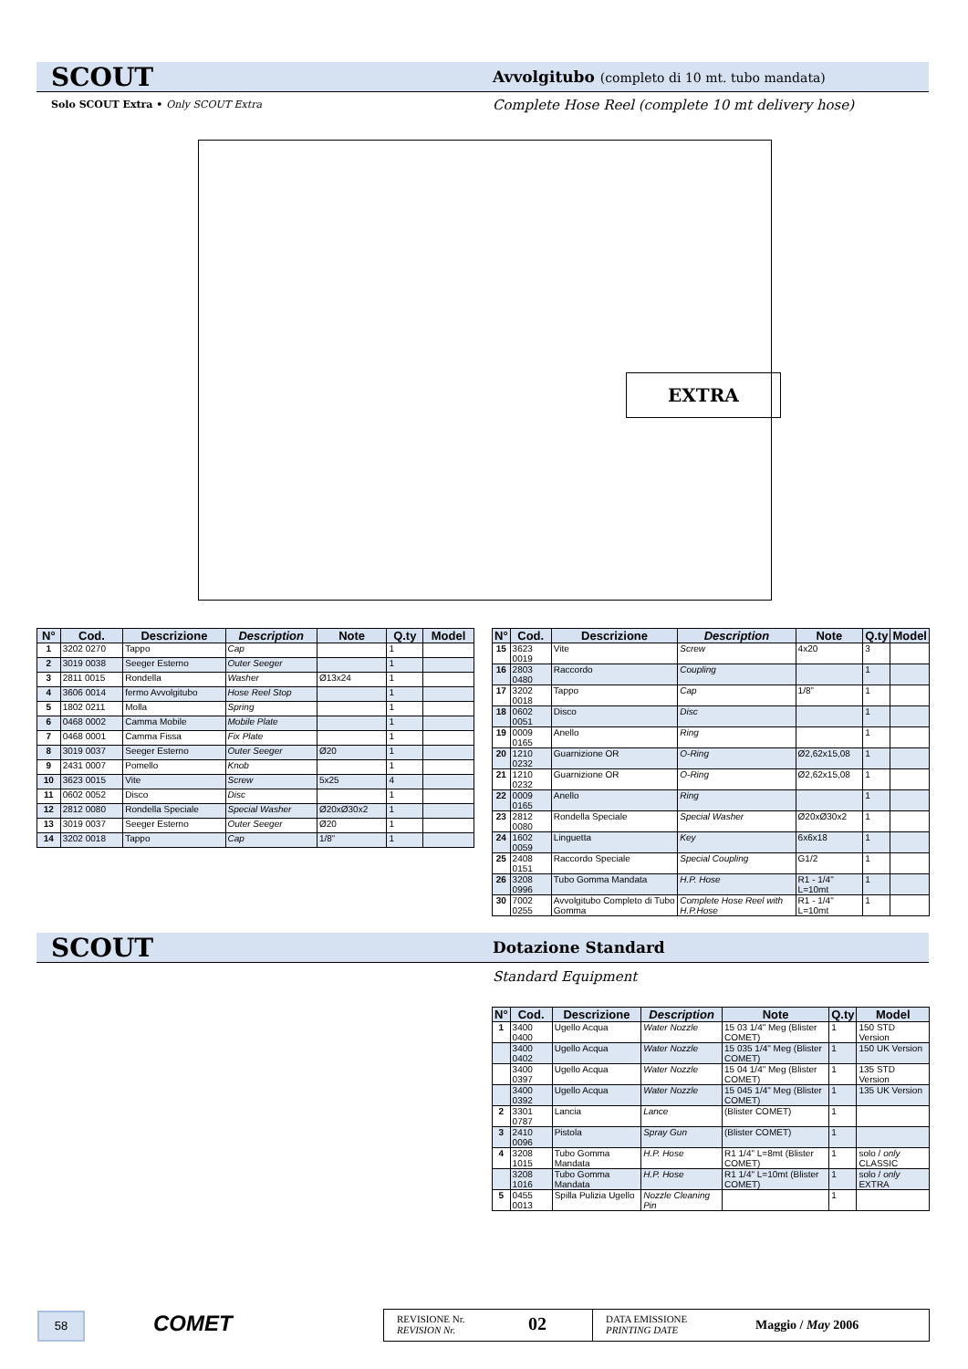SCOUT Avvolgitubo (completo di 10 mt. tubo mandata)
Solo SCOUT Extra • Only SCOUT Extra
Complete Hose Reel (complete 10 mt delivery hose)
EXTRA
| N° | Cod. | Descrizione | Description | Note | Q.ty | Model |
| --- | --- | --- | --- | --- | --- | --- |
| 1 | 3202 0270 | Tappo | Cap | | 1 | |
| 2 | 3019 0038 | Seeger Esterno | Outer Seeger | | 1 | |
| 3 | 2811 0015 | Rondella | Washer | Ø13x24 | 1 | |
| 4 | 3606 0014 | fermo Avvolgitubo | Hose Reel Stop | | 1 | |
| 5 | 1802 0211 | Molla | Spring | | 1 | |
| 6 | 0468 0002 | Camma Mobile | Mobile Plate | | 1 | |
| 7 | 0468 0001 | Camma Fissa | Fix Plate | | 1 | |
| 8 | 3019 0037 | Seeger Esterno | Outer Seeger | Ø20 | 1 | |
| 9 | 2431 0007 | Pomello | Knob | | 1 | |
| 10 | 3623 0015 | Vite | Screw | 5x25 | 4 | |
| 11 | 0602 0052 | Disco | Disc | | 1 | |
| 12 | 2812 0080 | Rondella Speciale | Special Washer | Ø20xØ30x2 | 1 | |
| 13 | 3019 0037 | Seeger Esterno | Outer Seeger | Ø20 | 1 | |
| 14 | 3202 0018 | Tappo | Cap | 1/8” | 1 | |
| N° | Cod. | Descrizione | Description | Note | Q.ty | Model |
| --- | --- | --- | --- | --- | --- | --- |
| 15 | 3623 0019 | Vite | Screw | 4x20 | 3 | |
| 16 | 2803 0480 | Raccordo | Coupling | | 1 | |
| 17 | 3202 0018 | Tappo | Cap | 1/8” | 1 | |
| 18 | 0602 0051 | Disco | Disc | | 1 | |
| 19 | 0009 0165 | Anello | Ring | | 1 | |
| 20 | 1210 0232 | Guarnizione OR | O-Ring | Ø2,62x15,08 | 1 | |
| 21 | 1210 0232 | Guarnizione OR | O-Ring | Ø2,62x15,08 | 1 | |
| 22 | 0009 0165 | Anello | Ring | | 1 | |
| 23 | 2812 0080 | Rondella Speciale | Special Washer | Ø20xØ30x2 | 1 | |
| 24 | 1602 0059 | Linguetta | Key | 6x6x18 | 1 | |
| 25 | 2408 0151 | Raccordo Speciale | Special Coupling | G1/2 | 1 | |
| 26 | 3208 0996 | Tubo Gomma Mandata | H.P. Hose | R1 - 1/4" L=10mt | 1 | |
| 30 | 7002 0255 | Avvolgitubo Completo di Tubo Gomma | Complete Hose Reel with H.P.Hose | R1 - 1/4" L=10mt | 1 | |
SCOUT Dotazione Standard
Standard Equipment
| N° | Cod. | Descrizione | Description | Note | Q.ty | Model |
| --- | --- | --- | --- | --- | --- | --- |
| 1 | 3400 0400 | Ugello Acqua | Water Nozzle | 15 03 1/4" Meg (Blister COMET) | 1 | 150 STD Version |
| | 3400 0402 | Ugello Acqua | Water Nozzle | 15 035 1/4" Meg (Blister COMET) | 1 | 150 UK Version |
| | 3400 0397 | Ugello Acqua | Water Nozzle | 15 04 1/4" Meg (Blister COMET) | 1 | 135 STD Version |
| | 3400 0392 | Ugello Acqua | Water Nozzle | 15 045 1/4" Meg (Blister COMET) | 1 | 135 UK Version |
| 2 | 3301 0787 | Lancia | Lance | (Blister COMET) | 1 | |
| 3 | 2410 0096 | Pistola | Spray Gun | (Blister COMET) | 1 | |
| 4 | 3208 1015 | Tubo Gomma Mandata | H.P. Hose | R1 1/4" L=8mt (Blister COMET) | 1 | solo / only CLASSIC |
| | 3208 1016 | Tubo Gomma Mandata | H.P. Hose | R1 1/4" L=10mt (Blister COMET) | 1 | solo / only EXTRA |
| 5 | 0455 0013 | Spilla Pulizia Ugello | Nozzle Cleaning Pin | | 1 | |
58 COMET
REVISIONE Nr.
REVISION Nr.
02
DATA EMISSIONE
PRINTING DATE
Maggio / May 2006